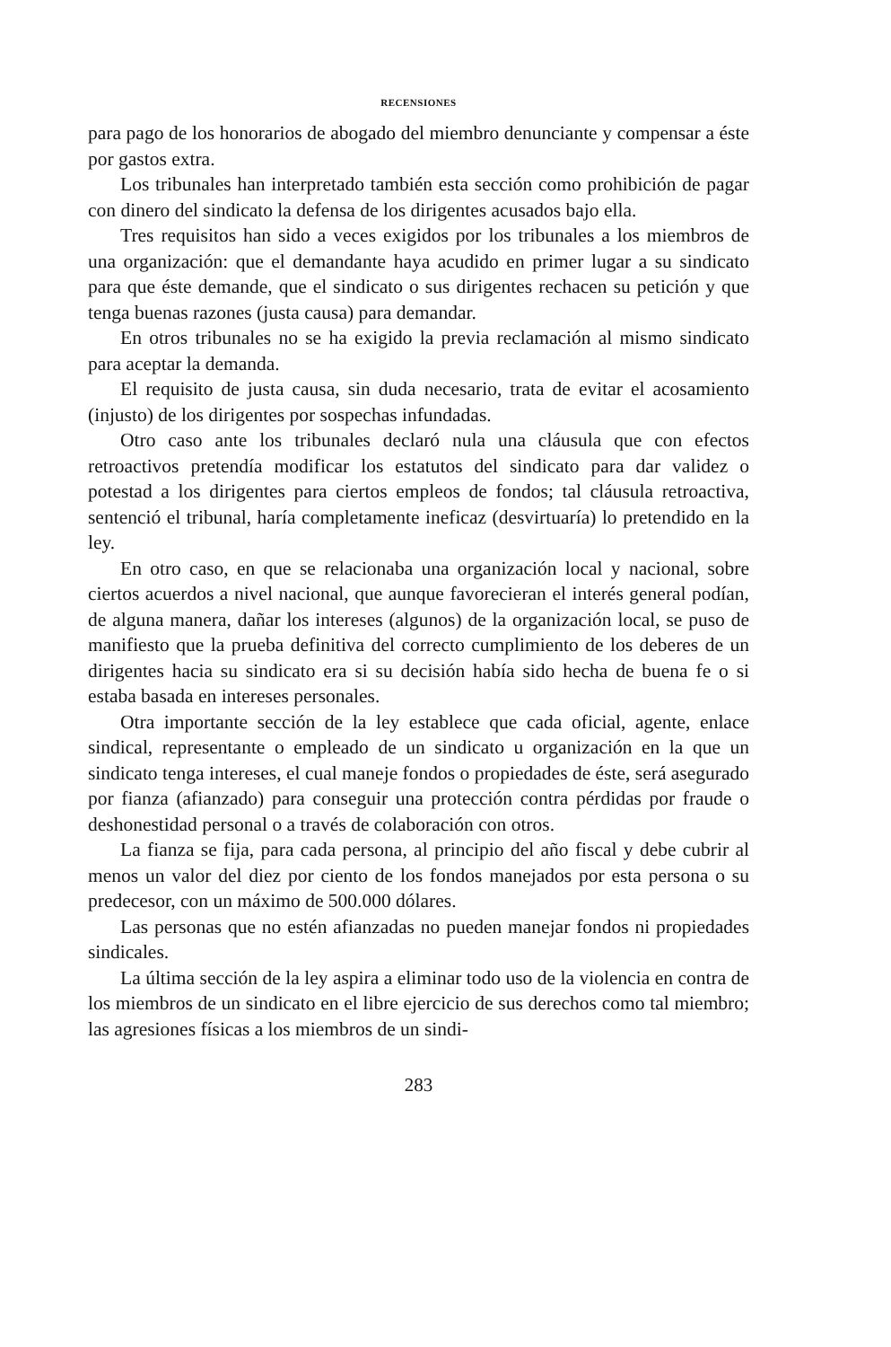RECENSIONES
para pago de los honorarios de abogado del miembro denunciante y compensar a éste por gastos extra.
Los tribunales han interpretado también esta sección como prohibición de pagar con dinero del sindicato la defensa de los dirigentes acusados bajo ella.
Tres requisitos han sido a veces exigidos por los tribunales a los miembros de una organización: que el demandante haya acudido en primer lugar a su sindicato para que éste demande, que el sindicato o sus dirigentes rechacen su petición y que tenga buenas razones (justa causa) para demandar.
En otros tribunales no se ha exigido la previa reclamación al mismo sindicato para aceptar la demanda.
El requisito de justa causa, sin duda necesario, trata de evitar el acosamiento (injusto) de los dirigentes por sospechas infundadas.
Otro caso ante los tribunales declaró nula una cláusula que con efectos retroactivos pretendía modificar los estatutos del sindicato para dar validez o potestad a los dirigentes para ciertos empleos de fondos; tal cláusula retroactiva, sentenció el tribunal, haría completamente ineficaz (desvirtuaría) lo pretendido en la ley.
En otro caso, en que se relacionaba una organización local y nacional, sobre ciertos acuerdos a nivel nacional, que aunque favorecieran el interés general podían, de alguna manera, dañar los intereses (algunos) de la organización local, se puso de manifiesto que la prueba definitiva del correcto cumplimiento de los deberes de un dirigentes hacia su sindicato era si su decisión había sido hecha de buena fe o si estaba basada en intereses personales.
Otra importante sección de la ley establece que cada oficial, agente, enlace sindical, representante o empleado de un sindicato u organización en la que un sindicato tenga intereses, el cual maneje fondos o propiedades de éste, será asegurado por fianza (afianzado) para conseguir una protección contra pérdidas por fraude o deshonestidad personal o a través de colaboración con otros.
La fianza se fija, para cada persona, al principio del año fiscal y debe cubrir al menos un valor del diez por ciento de los fondos manejados por esta persona o su predecesor, con un máximo de 500.000 dólares.
Las personas que no estén afianzadas no pueden manejar fondos ni propiedades sindicales.
La última sección de la ley aspira a eliminar todo uso de la violencia en contra de los miembros de un sindicato en el libre ejercicio de sus derechos como tal miembro; las agresiones físicas a los miembros de un sindi-
283